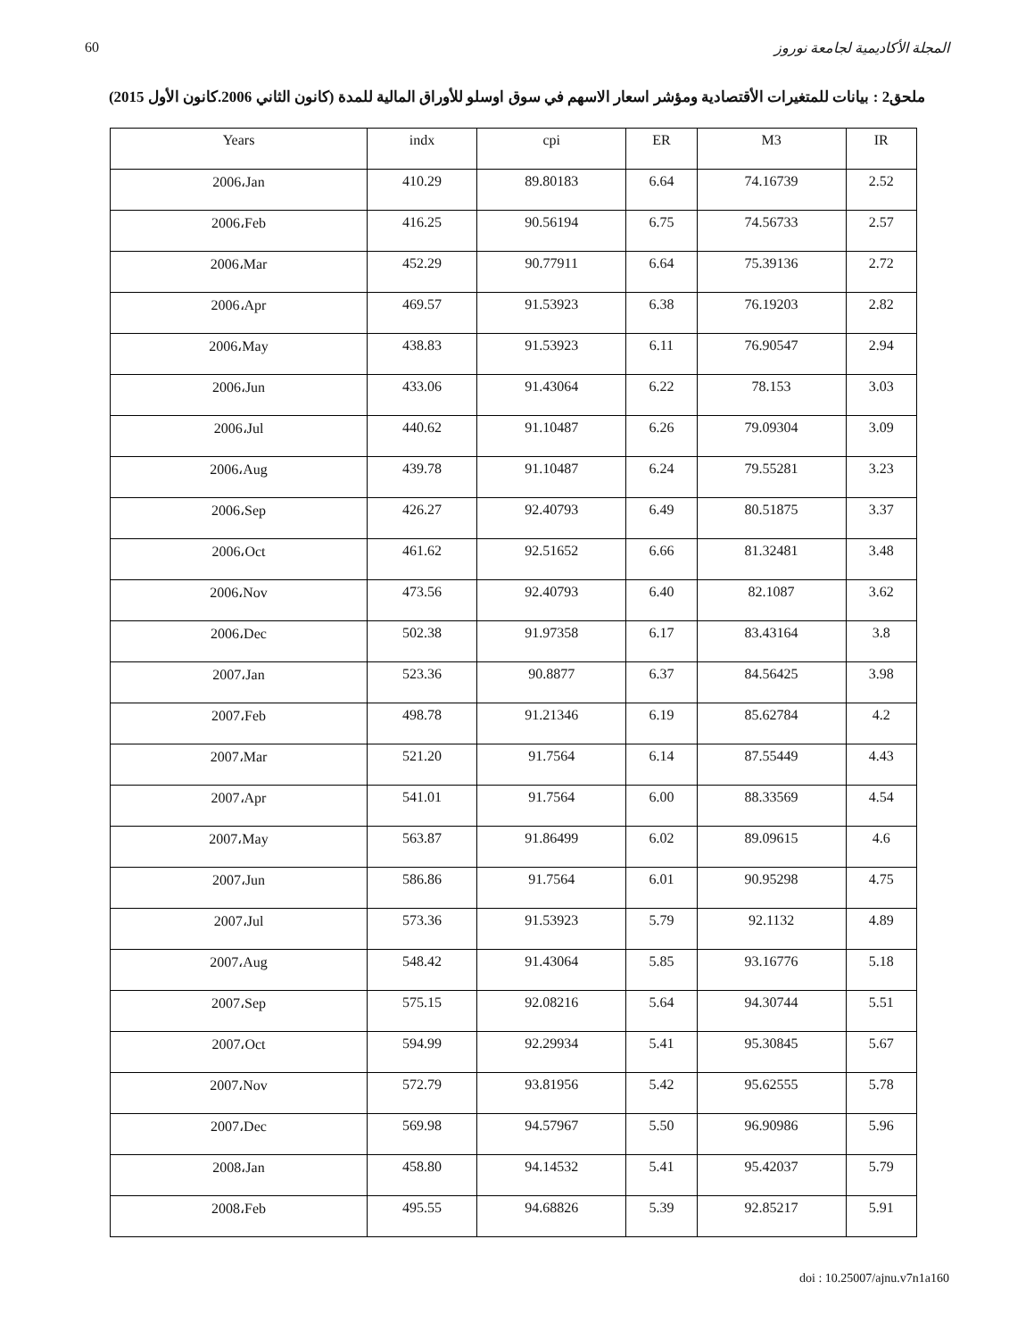60 المجلة الأكاديمية لجامعة نوروز
ملحق2 : بيانات للمتغيرات الأقتصادية ومؤشر اسعار الاسهم في سوق اوسلو للأوراق المالية للمدة (كانون الثاني 2006.كانون الأول 2015)
| Years | indx | cpi | ER | M3 | IR |
| --- | --- | --- | --- | --- | --- |
| 2006،Jan | 410.29 | 89.80183 | 6.64 | 74.16739 | 2.52 |
| 2006،Feb | 416.25 | 90.56194 | 6.75 | 74.56733 | 2.57 |
| 2006،Mar | 452.29 | 90.77911 | 6.64 | 75.39136 | 2.72 |
| 2006،Apr | 469.57 | 91.53923 | 6.38 | 76.19203 | 2.82 |
| 2006،May | 438.83 | 91.53923 | 6.11 | 76.90547 | 2.94 |
| 2006،Jun | 433.06 | 91.43064 | 6.22 | 78.153 | 3.03 |
| 2006،Jul | 440.62 | 91.10487 | 6.26 | 79.09304 | 3.09 |
| 2006،Aug | 439.78 | 91.10487 | 6.24 | 79.55281 | 3.23 |
| 2006،Sep | 426.27 | 92.40793 | 6.49 | 80.51875 | 3.37 |
| 2006،Oct | 461.62 | 92.51652 | 6.66 | 81.32481 | 3.48 |
| 2006،Nov | 473.56 | 92.40793 | 6.40 | 82.1087 | 3.62 |
| 2006،Dec | 502.38 | 91.97358 | 6.17 | 83.43164 | 3.8 |
| 2007،Jan | 523.36 | 90.8877 | 6.37 | 84.56425 | 3.98 |
| 2007،Feb | 498.78 | 91.21346 | 6.19 | 85.62784 | 4.2 |
| 2007،Mar | 521.20 | 91.7564 | 6.14 | 87.55449 | 4.43 |
| 2007،Apr | 541.01 | 91.7564 | 6.00 | 88.33569 | 4.54 |
| 2007،May | 563.87 | 91.86499 | 6.02 | 89.09615 | 4.6 |
| 2007،Jun | 586.86 | 91.7564 | 6.01 | 90.95298 | 4.75 |
| 2007،Jul | 573.36 | 91.53923 | 5.79 | 92.1132 | 4.89 |
| 2007،Aug | 548.42 | 91.43064 | 5.85 | 93.16776 | 5.18 |
| 2007،Sep | 575.15 | 92.08216 | 5.64 | 94.30744 | 5.51 |
| 2007،Oct | 594.99 | 92.29934 | 5.41 | 95.30845 | 5.67 |
| 2007،Nov | 572.79 | 93.81956 | 5.42 | 95.62555 | 5.78 |
| 2007،Dec | 569.98 | 94.57967 | 5.50 | 96.90986 | 5.96 |
| 2008،Jan | 458.80 | 94.14532 | 5.41 | 95.42037 | 5.79 |
| 2008،Feb | 495.55 | 94.68826 | 5.39 | 92.85217 | 5.91 |
doi : 10.25007/ajnu.v7n1a160